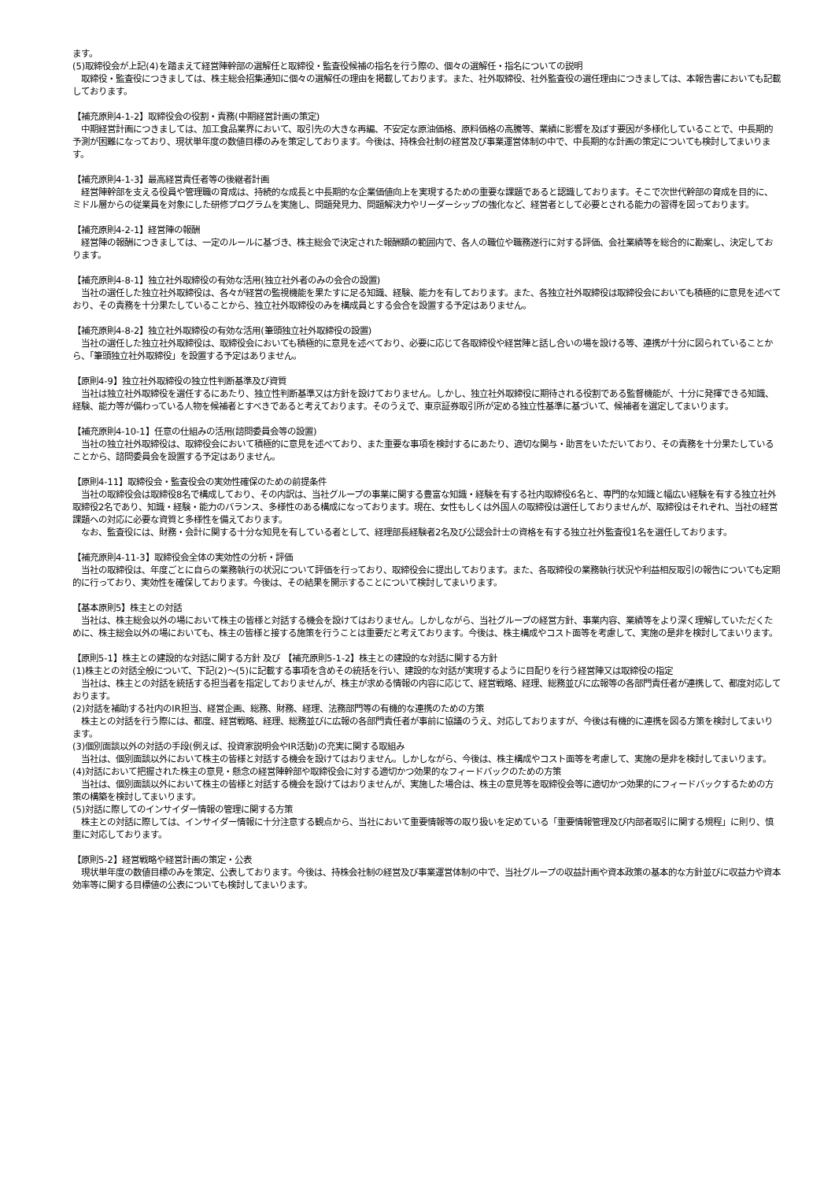ます。
(5)取締役会が上記(4)を踏まえて経営陣幹部の選解任と取締役・監査役候補の指名を行う際の、個々の選解任・指名についての説明
　取締役・監査役につきましては、株主総会招集通知に個々の選解任の理由を掲載しております。また、社外取締役、社外監査役の選任理由につきましては、本報告書においても記載しております。
【補充原則4-1-2】取締役会の役割・責務(中期経営計画の策定)
　中期経営計画につきましては、加工食品業界において、取引先の大きな再編、不安定な原油価格、原料価格の高騰等、業績に影響を及ぼす要因が多様化していることで、中長期的予測が困難になっており、現状単年度の数値目標のみを策定しております。今後は、持株会社制の経営及び事業運営体制の中で、中長期的な計画の策定についても検討してまいります。
【補充原則4-1-3】最高経営責任者等の後継者計画
　経営陣幹部を支える役員や管理職の育成は、持続的な成長と中長期的な企業価値向上を実現するための重要な課題であると認識しております。そこで次世代幹部の育成を目的に、ミドル層からの従業員を対象にした研修プログラムを実施し、問題発見力、問題解決力やリーダーシップの強化など、経営者として必要とされる能力の習得を図っております。
【補充原則4-2-1】経営陣の報酬
　経営陣の報酬につきましては、一定のルールに基づき、株主総会で決定された報酬額の範囲内で、各人の職位や職務遂行に対する評価、会社業績等を総合的に勘案し、決定しております。
【補充原則4-8-1】独立社外取締役の有効な活用(独立社外者のみの会合の設置)
　当社の選任した独立社外取締役は、各々が経営の監視機能を果たすに足る知識、経験、能力を有しております。また、各独立社外取締役は取締役会においても積極的に意見を述べており、その責務を十分果たしていることから、独立社外取締役のみを構成員とする会合を設置する予定はありません。
【補充原則4-8-2】独立社外取締役の有効な活用(筆頭独立社外取締役の設置)
　当社の選任した独立社外取締役は、取締役会においても積極的に意見を述べており、必要に応じて各取締役や経営陣と話し合いの場を設ける等、連携が十分に図られていることから、「筆頭独立社外取締役」を設置する予定はありません。
【原則4-9】独立社外取締役の独立性判断基準及び資質
　当社は独立社外取締役を選任するにあたり、独立性判断基準又は方針を設けておりません。しかし、独立社外取締役に期待される役割である監督機能が、十分に発揮できる知識、経験、能力等が備わっている人物を候補者とすべきであると考えております。そのうえで、東京証券取引所が定める独立性基準に基づいて、候補者を選定してまいります。
【補充原則4-10-1】任意の仕組みの活用(諮問委員会等の設置)
　当社の独立社外取締役は、取締役会において積極的に意見を述べており、また重要な事項を検討するにあたり、適切な関与・助言をいただいており、その責務を十分果たしていることから、諮問委員会を設置する予定はありません。
【原則4-11】取締役会・監査役会の実効性確保のための前提条件
　当社の取締役会は取締役8名で構成しており、その内訳は、当社グループの事業に関する豊富な知識・経験を有する社内取締役6名と、専門的な知識と幅広い経験を有する独立社外取締役2名であり、知識・経験・能力のバランス、多様性のある構成になっております。現在、女性もしくは外国人の取締役は選任しておりませんが、取締役はそれぞれ、当社の経営課題への対応に必要な資質と多様性を備えております。
　なお、監査役には、財務・会計に関する十分な知見を有している者として、経理部長経験者2名及び公認会計士の資格を有する独立社外監査役1名を選任しております。
【補充原則4-11-3】取締役会全体の実効性の分析・評価
　当社の取締役は、年度ごとに自らの業務執行の状況について評価を行っており、取締役会に提出しております。また、各取締役の業務執行状況や利益相反取引の報告についても定期的に行っており、実効性を確保しております。今後は、その結果を開示することについて検討してまいります。
【基本原則5】株主との対話
　当社は、株主総会以外の場において株主の皆様と対話する機会を設けてはおりません。しかしながら、当社グループの経営方針、事業内容、業績等をより深く理解していただくために、株主総会以外の場においても、株主の皆様と接する施策を行うことは重要だと考えております。今後は、株主構成やコスト面等を考慮して、実施の是非を検討してまいります。
【原則5-1】株主との建設的な対話に関する方針 及び 【補充原則5-1-2】株主との建設的な対話に関する方針
(1)株主との対話全般について、下記(2)～(5)に記載する事項を含めその統括を行い、建設的な対話が実現するように目配りを行う経営陣又は取締役の指定
　当社は、株主との対話を統括する担当者を指定しておりませんが、株主が求める情報の内容に応じて、経営戦略、経理、総務並びに広報等の各部門責任者が連携して、都度対応しております。
(2)対話を補助する社内のIR担当、経営企画、総務、財務、経理、法務部門等の有機的な連携のための方策
　株主との対話を行う際には、都度、経営戦略、経理、総務並びに広報の各部門責任者が事前に協議のうえ、対応しておりますが、今後は有機的に連携を図る方策を検討してまいります。
(3)個別面談以外の対話の手段(例えば、投資家説明会やIR活動)の充実に関する取組み
　当社は、個別面談以外において株主の皆様と対話する機会を設けてはおりません。しかしながら、今後は、株主構成やコスト面等を考慮して、実施の是非を検討してまいります。
(4)対話において把握された株主の意見・懸念の経営陣幹部や取締役会に対する適切かつ効果的なフィードバックのための方策
　当社は、個別面談以外において株主の皆様と対話する機会を設けてはおりませんが、実施した場合は、株主の意見等を取締役会等に適切かつ効果的にフィードバックするための方策の構築を検討してまいります。
(5)対話に際してのインサイダー情報の管理に関する方策
　株主との対話に際しては、インサイダー情報に十分注意する観点から、当社において重要情報等の取り扱いを定めている「重要情報管理及び内部者取引に関する規程」に則り、慎重に対応しております。
【原則5-2】経営戦略や経営計画の策定・公表
　現状単年度の数値目標のみを策定、公表しております。今後は、持株会社制の経営及び事業運営体制の中で、当社グループの収益計画や資本政策の基本的な方針並びに収益力や資本効率等に関する目標値の公表についても検討してまいります。